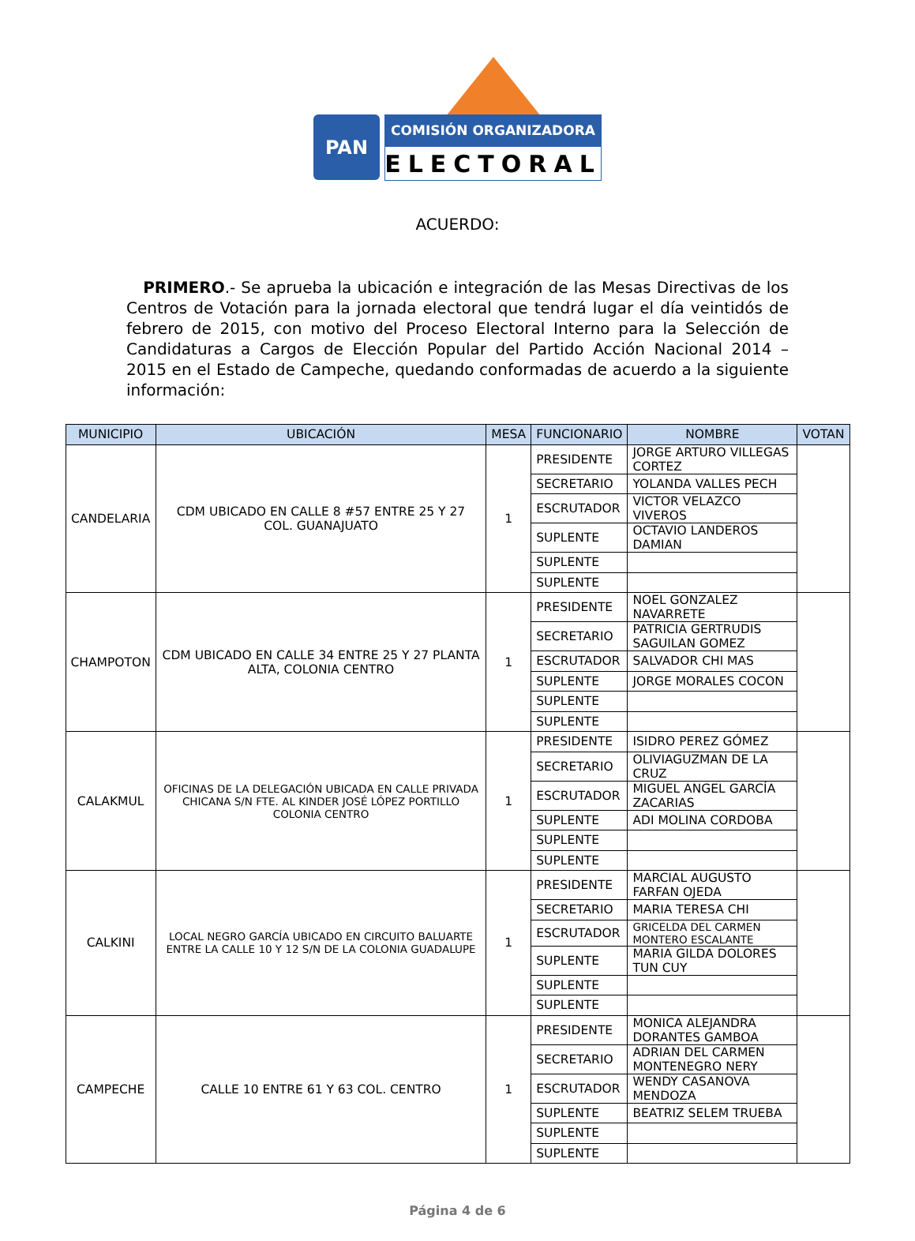PAN COMISIÓN ORGANIZADORA
ELECTORAL
ACUERDO:
PRIMERO.- Se aprueba la ubicación e integración de las Mesas Directivas de los Centros de Votación para la jornada electoral que tendrá lugar el día veintidós de febrero de 2015, con motivo del Proceso Electoral Interno para la Selección de Candidaturas a Cargos de Elección Popular del Partido Acción Nacional 2014 – 2015 en el Estado de Campeche, quedando conformadas de acuerdo a la siguiente información:
| MUNICIPIO | UBICACIÓN | MESA | FUNCIONARIO | NOMBRE | VOTAN |
| --- | --- | --- | --- | --- | --- |
| CANDELARIA | CDM UBICADO EN CALLE 8 #57 ENTRE 25 Y 27 COL. GUANAJUATO | 1 | PRESIDENTE | JORGE ARTURO VILLEGAS CORTEZ | |
| | | | SECRETARIO | YOLANDA VALLES PECH | |
| | | | ESCRUTADOR | VICTOR VELAZCO VIVEROS | |
| | | | SUPLENTE | OCTAVIO LANDEROS DAMIAN | |
| | | | SUPLENTE | | |
| | | | SUPLENTE | | |
| CHAMPOTON | CDM UBICADO EN CALLE 34 ENTRE 25 Y 27 PLANTA ALTA, COLONIA CENTRO | 1 | PRESIDENTE | NOEL GONZALEZ NAVARRETE | |
| | | | SECRETARIO | PATRICIA GERTRUDIS SAGUILAN GOMEZ | |
| | | | ESCRUTADOR | SALVADOR CHI MAS | |
| | | | SUPLENTE | JORGE MORALES COCON | |
| | | | SUPLENTE | | |
| | | | SUPLENTE | | |
| CALAKMUL | OFICINAS DE LA DELEGACIÓN UBICADA EN CALLE PRIVADA CHICANA S/N FTE. AL KINDER JOSÉ LÓPEZ PORTILLO COLONIA CENTRO | 1 | PRESIDENTE | ISIDRO PEREZ GÓMEZ | |
| | | | SECRETARIO | OLIVIAGUZMAN DE LA CRUZ | |
| | | | ESCRUTADOR | MIGUEL ANGEL GARCÍA ZACARIAS | |
| | | | SUPLENTE | ADI MOLINA CORDOBA | |
| | | | SUPLENTE | | |
| | | | SUPLENTE | | |
| CALKINI | LOCAL NEGRO GARCÍA UBICADO EN CIRCUITO BALUARTE ENTRE LA CALLE 10 Y 12 S/N DE LA COLONIA GUADALUPE | 1 | PRESIDENTE | MARCIAL AUGUSTO FARFAN OJEDA | |
| | | | SECRETARIO | MARIA TERESA CHI | |
| | | | ESCRUTADOR | GRICELDA DEL CARMEN MONTERO ESCALANTE | |
| | | | SUPLENTE | MARIA GILDA DOLORES TUN CUY | |
| | | | SUPLENTE | | |
| | | | SUPLENTE | | |
| CAMPECHE | CALLE 10 ENTRE 61 Y 63 COL. CENTRO | 1 | PRESIDENTE | MONICA ALEJANDRA DORANTES GAMBOA | |
| | | | SECRETARIO | ADRIAN DEL CARMEN MONTENEGRO NERY | |
| | | | ESCRUTADOR | WENDY CASANOVA MENDOZA | |
| | | | SUPLENTE | BEATRIZ SELEM TRUEBA | |
| | | | SUPLENTE | | |
| | | | SUPLENTE | | |
Página 4 de 6